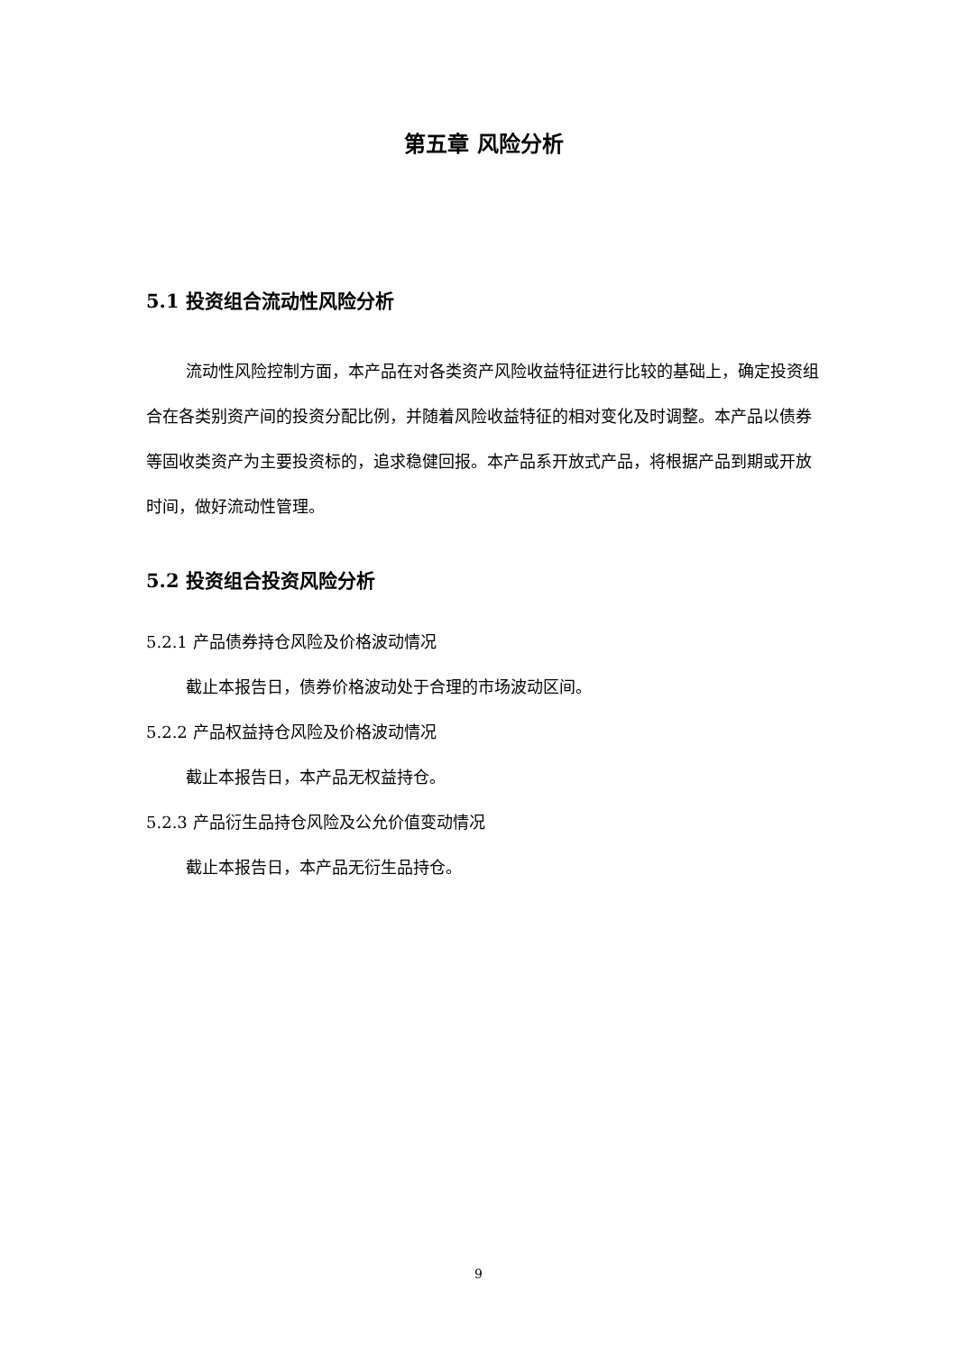第五章 风险分析
5.1 投资组合流动性风险分析
流动性风险控制方面，本产品在对各类资产风险收益特征进行比较的基础上，确定投资组合在各类别资产间的投资分配比例，并随着风险收益特征的相对变化及时调整。本产品以债券等固收类资产为主要投资标的，追求稳健回报。本产品系开放式产品，将根据产品到期或开放时间，做好流动性管理。
5.2 投资组合投资风险分析
5.2.1 产品债券持仓风险及价格波动情况
截止本报告日，债券价格波动处于合理的市场波动区间。
5.2.2 产品权益持仓风险及价格波动情况
截止本报告日，本产品无权益持仓。
5.2.3 产品衍生品持仓风险及公允价值变动情况
截止本报告日，本产品无衍生品持仓。
9